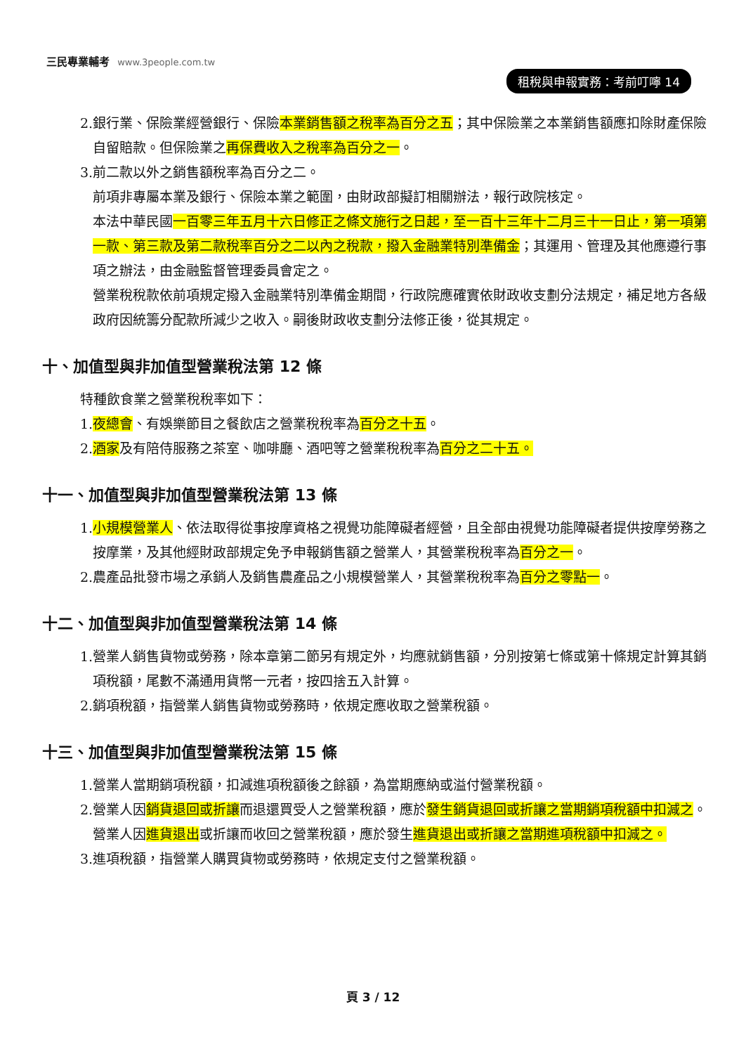三民專業輔考 www.3people.com.tw
租稅與申報實務：考前叮嚀 14
2.銀行業、保險業經營銀行、保險本業銷售額之稅率為百分之五；其中保險業之本業銷售額應扣除財產保險自留賠款。但保險業之再保費收入之稅率為百分之一。
3.前二款以外之銷售額稅率為百分之二。
前項非專屬本業及銀行、保險本業之範圍，由財政部擬訂相關辦法，報行政院核定。
本法中華民國一百零三年五月十六日修正之條文施行之日起，至一百十三年十二月三十一日止，第一項第一款、第三款及第二款稅率百分之二以內之稅款，撥入金融業特別準備金；其運用、管理及其他應遵行事項之辦法，由金融監督管理委員會定之。
營業稅稅款依前項規定撥入金融業特別準備金期間，行政院應確實依財政收支劃分法規定，補足地方各級政府因統籌分配款所減少之收入。嗣後財政收支劃分法修正後，從其規定。
十、加值型與非加值型營業稅法第 12 條
特種飲食業之營業稅稅率如下：
1.夜總會、有娛樂節目之餐飲店之營業稅稅率為百分之十五。
2.酒家及有陪侍服務之茶室、咖啡廳、酒吧等之營業稅稅率為百分之二十五。
十一、加值型與非加值型營業稅法第 13 條
1.小規模營業人、依法取得從事按摩資格之視覺功能障礙者經營，且全部由視覺功能障礙者提供按摩勞務之按摩業，及其他經財政部規定免予申報銷售額之營業人，其營業稅稅率為百分之一。
2.農產品批發市場之承銷人及銷售農產品之小規模營業人，其營業稅稅率為百分之零點一。
十二、加值型與非加值型營業稅法第 14 條
1.營業人銷售貨物或勞務，除本章第二節另有規定外，均應就銷售額，分別按第七條或第十條規定計算其銷項稅額，尾數不滿通用貨幣一元者，按四捨五入計算。
2.銷項稅額，指營業人銷售貨物或勞務時，依規定應收取之營業稅額。
十三、加值型與非加值型營業稅法第 15 條
1.營業人當期銷項稅額，扣減進項稅額後之餘額，為當期應納或溢付營業稅額。
2.營業人因銷貨退回或折讓而退還買受人之營業稅額，應於發生銷貨退回或折讓之當期銷項稅額中扣減之。營業人因進貨退出或折讓而收回之營業稅額，應於發生進貨退出或折讓之當期進項稅額中扣減之。
3.進項稅額，指營業人購買貨物或勞務時，依規定支付之營業稅額。
頁 3 / 12